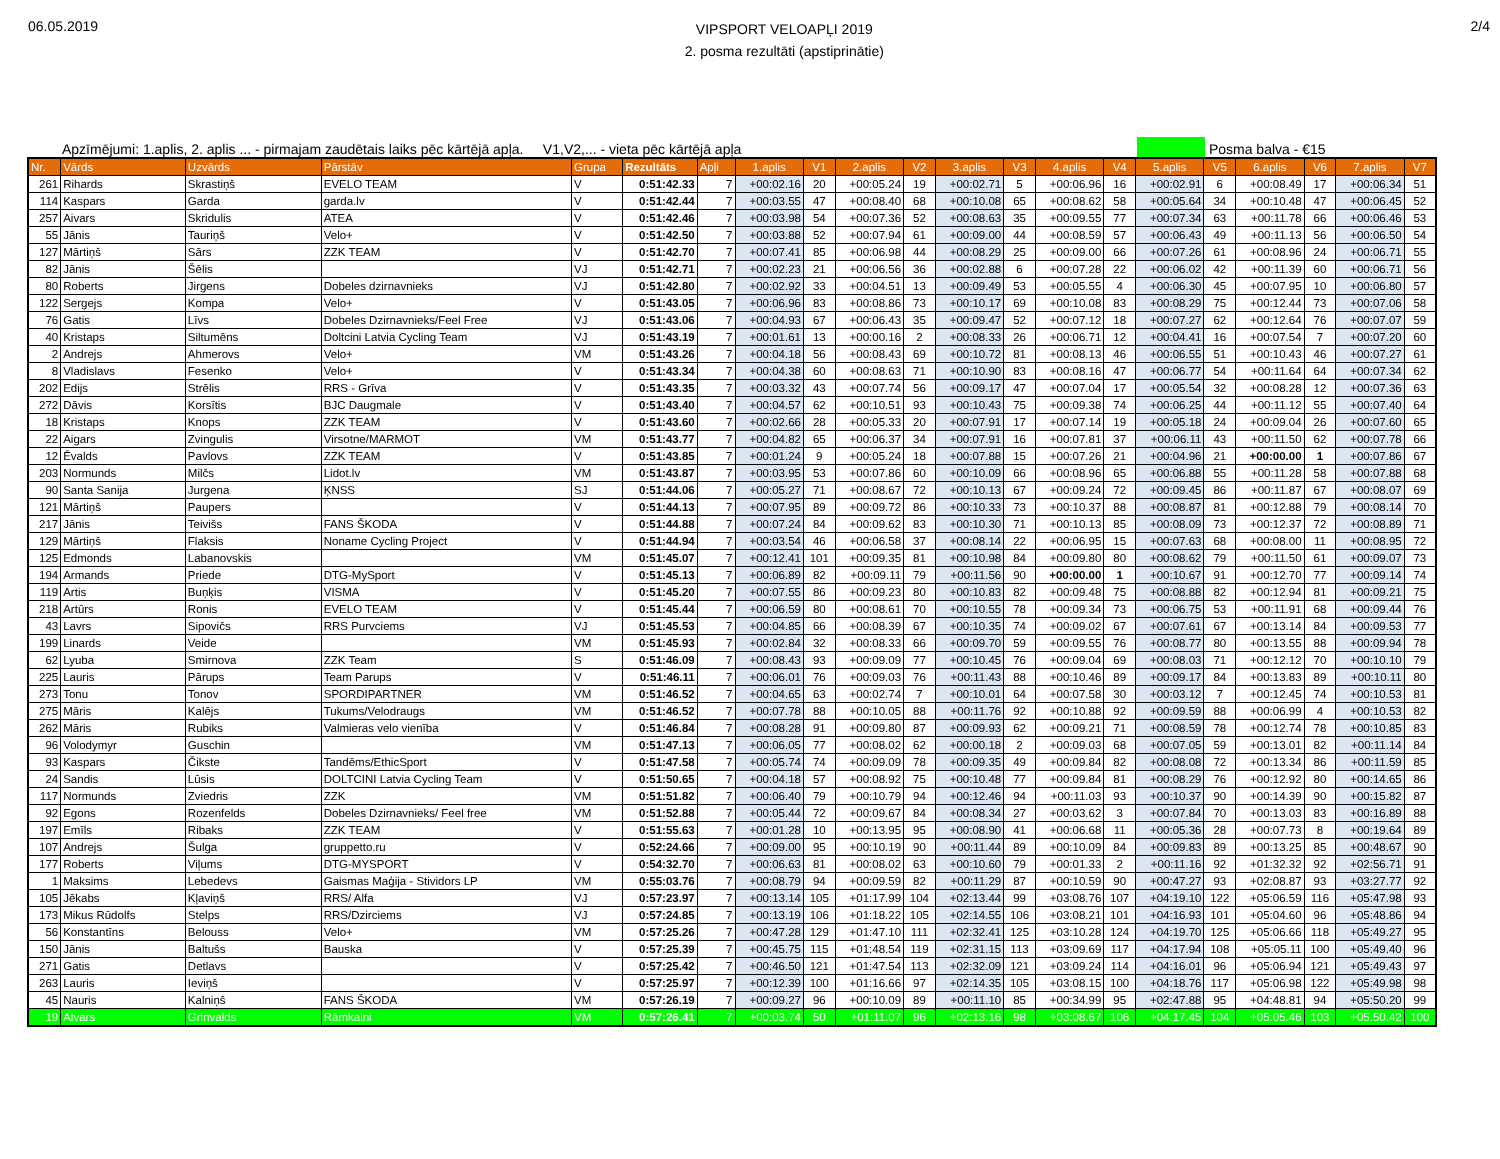06.05.2019
VIPSPORT VELOAPĻI 2019
2. posma rezultāti (apstiprinātie)
2/4
Apzīmējumi: 1.aplis, 2. aplis ... - pirmajam zaudētais laiks pēc kārtējā apļa. V1,V2,... - vieta pēc kārtējā apļa
Posma balva - €15
| Nr. | Vārds | Uzvārds | Pārstāv | Grupa | Rezultāts | Apļi | 1.aplis | V1 | 2.aplis | V2 | 3.aplis | V3 | 4.aplis | V4 | 5.aplis | V5 | 6.aplis | V6 | 7.aplis | V7 |
| --- | --- | --- | --- | --- | --- | --- | --- | --- | --- | --- | --- | --- | --- | --- | --- | --- | --- | --- | --- | --- |
| 261 | Rihards | Skrastiņš | EVELO TEAM | V | 0:51:42.33 | 7 | +00:02.16 | 20 | +00:05.24 | 19 | +00:02.71 | 5 | +00:06.96 | 16 | +00:02.91 | 6 | +00:08.49 | 17 | +00:06.34 | 51 |
| 114 | Kaspars | Garda | garda.lv | V | 0:51:42.44 | 7 | +00:03.55 | 47 | +00:08.40 | 68 | +00:10.08 | 65 | +00:08.62 | 58 | +00:05.64 | 34 | +00:10.48 | 47 | +00:06.45 | 52 |
| 257 | Aivars | Skridulis | ATEA | V | 0:51:42.46 | 7 | +00:03.98 | 54 | +00:07.36 | 52 | +00:08.63 | 35 | +00:09.55 | 77 | +00:07.34 | 63 | +00:11.78 | 66 | +00:06.46 | 53 |
| 55 | Jānis | Tauriņš | Velo+ | V | 0:51:42.50 | 7 | +00:03.88 | 52 | +00:07.94 | 61 | +00:09.00 | 44 | +00:08.59 | 57 | +00:06.43 | 49 | +00:11.13 | 56 | +00:06.50 | 54 |
| 127 | Mārtiņš | Sārs | ZZK TEAM | V | 0:51:42.70 | 7 | +00:07.41 | 85 | +00:06.98 | 44 | +00:08.29 | 25 | +00:09.00 | 66 | +00:07.26 | 61 | +00:08.96 | 24 | +00:06.71 | 55 |
| 82 | Jānis | Šēlis | | VJ | 0:51:42.71 | 7 | +00:02.23 | 21 | +00:06.56 | 36 | +00:02.88 | 6 | +00:07.28 | 22 | +00:06.02 | 42 | +00:11.39 | 60 | +00:06.71 | 56 |
| 80 | Roberts | Jirgens | Dobeles dzirnavnieks | VJ | 0:51:42.80 | 7 | +00:02.92 | 33 | +00:04.51 | 13 | +00:09.49 | 53 | +00:05.55 | 4 | +00:06.30 | 45 | +00:07.95 | 10 | +00:06.80 | 57 |
| 122 | Sergejs | Kompa | Velo+ | V | 0:51:43.05 | 7 | +00:06.96 | 83 | +00:08.86 | 73 | +00:10.17 | 69 | +00:10.08 | 83 | +00:08.29 | 75 | +00:12.44 | 73 | +00:07.06 | 58 |
| 76 | Gatis | Līvs | Dobeles Dzirnavnieks/Feel Free | VJ | 0:51:43.06 | 7 | +00:04.93 | 67 | +00:06.43 | 35 | +00:09.47 | 52 | +00:07.12 | 18 | +00:07.27 | 62 | +00:12.64 | 76 | +00:07.07 | 59 |
| 40 | Kristaps | Siltumēns | Doltcini Latvia Cycling Team | VJ | 0:51:43.19 | 7 | +00:01.61 | 13 | +00:00.16 | 2 | +00:08.33 | 26 | +00:06.71 | 12 | +00:04.41 | 16 | +00:07.54 | 7 | +00:07.20 | 60 |
| 2 | Andrejs | Ahmerovs | Velo+ | VM | 0:51:43.26 | 7 | +00:04.18 | 56 | +00:08.43 | 69 | +00:10.72 | 81 | +00:08.13 | 46 | +00:06.55 | 51 | +00:10.43 | 46 | +00:07.27 | 61 |
| 8 | Vladislavs | Fesenko | Velo+ | V | 0:51:43.34 | 7 | +00:04.38 | 60 | +00:08.63 | 71 | +00:10.90 | 83 | +00:08.16 | 47 | +00:06.77 | 54 | +00:11.64 | 64 | +00:07.34 | 62 |
| 202 | Edijs | Strēlis | RRS - Grīva | V | 0:51:43.35 | 7 | +00:03.32 | 43 | +00:07.74 | 56 | +00:09.17 | 47 | +00:07.04 | 17 | +00:05.54 | 32 | +00:08.28 | 12 | +00:07.36 | 63 |
| 272 | Dāvis | Korsītis | BJC Daugmale | V | 0:51:43.40 | 7 | +00:04.57 | 62 | +00:10.51 | 93 | +00:10.43 | 75 | +00:09.38 | 74 | +00:06.25 | 44 | +00:11.12 | 55 | +00:07.40 | 64 |
| 18 | Kristaps | Knops | ZZK TEAM | V | 0:51:43.60 | 7 | +00:02.66 | 28 | +00:05.33 | 20 | +00:07.91 | 17 | +00:07.14 | 19 | +00:05.18 | 24 | +00:09.04 | 26 | +00:07.60 | 65 |
| 22 | Aigars | Zvingulis | Virsotne/MARMOT | VM | 0:51:43.77 | 7 | +00:04.82 | 65 | +00:06.37 | 34 | +00:07.91 | 16 | +00:07.81 | 37 | +00:06.11 | 43 | +00:11.50 | 62 | +00:07.78 | 66 |
| 12 | Ēvalds | Pavlovs | ZZK TEAM | V | 0:51:43.85 | 7 | +00:01.24 | 9 | +00:05.24 | 18 | +00:07.88 | 15 | +00:07.26 | 21 | +00:04.96 | 21 | +00:00.00 | 1 | +00:07.86 | 67 |
| 203 | Normunds | Milčs | Lidot.lv | VM | 0:51:43.87 | 7 | +00:03.95 | 53 | +00:07.86 | 60 | +00:10.09 | 66 | +00:08.96 | 65 | +00:06.88 | 55 | +00:11.28 | 58 | +00:07.88 | 68 |
| 90 | Santa Sanija | Jurgena | ĶNSS | SJ | 0:51:44.06 | 7 | +00:05.27 | 71 | +00:08.67 | 72 | +00:10.13 | 67 | +00:09.24 | 72 | +00:09.45 | 86 | +00:11.87 | 67 | +00:08.07 | 69 |
| 121 | Mārtiņš | Paupers | | V | 0:51:44.13 | 7 | +00:07.95 | 89 | +00:09.72 | 86 | +00:10.33 | 73 | +00:10.37 | 88 | +00:08.87 | 81 | +00:12.88 | 79 | +00:08.14 | 70 |
| 217 | Jānis | Teivišs | FANS ŠKODA | V | 0:51:44.88 | 7 | +00:07.24 | 84 | +00:09.62 | 83 | +00:10.30 | 71 | +00:10.13 | 85 | +00:08.09 | 73 | +00:12.37 | 72 | +00:08.89 | 71 |
| 129 | Mārtiņš | Flaksis | Noname Cycling Project | V | 0:51:44.94 | 7 | +00:03.54 | 46 | +00:06.58 | 37 | +00:08.14 | 22 | +00:06.95 | 15 | +00:07.63 | 68 | +00:08.00 | 11 | +00:08.95 | 72 |
| 125 | Edmonds | Labanovskis | | VM | 0:51:45.07 | 7 | +00:12.41 | 101 | +00:09.35 | 81 | +00:10.98 | 84 | +00:09.80 | 80 | +00:08.62 | 79 | +00:11.50 | 61 | +00:09.07 | 73 |
| 194 | Armands | Priede | DTG-MySport | V | 0:51:45.13 | 7 | +00:06.89 | 82 | +00:09.11 | 79 | +00:11.56 | 90 | +00:00.00 | 1 | +00:10.67 | 91 | +00:12.70 | 77 | +00:09.14 | 74 |
| 119 | Artis | Buņķis | VISMA | V | 0:51:45.20 | 7 | +00:07.55 | 86 | +00:09.23 | 80 | +00:10.83 | 82 | +00:09.48 | 75 | +00:08.88 | 82 | +00:12.94 | 81 | +00:09.21 | 75 |
| 218 | Artūrs | Ronis | EVELO TEAM | V | 0:51:45.44 | 7 | +00:06.59 | 80 | +00:08.61 | 70 | +00:10.55 | 78 | +00:09.34 | 73 | +00:06.75 | 53 | +00:11.91 | 68 | +00:09.44 | 76 |
| 43 | Lavrs | Sipovičs | RRS Purvciems | VJ | 0:51:45.53 | 7 | +00:04.85 | 66 | +00:08.39 | 67 | +00:10.35 | 74 | +00:09.02 | 67 | +00:07.61 | 67 | +00:13.14 | 84 | +00:09.53 | 77 |
| 199 | Linards | Veide | | VM | 0:51:45.93 | 7 | +00:02.84 | 32 | +00:08.33 | 66 | +00:09.70 | 59 | +00:09.55 | 76 | +00:08.77 | 80 | +00:13.55 | 88 | +00:09.94 | 78 |
| 62 | Lyuba | Smirnova | ZZK Team | S | 0:51:46.09 | 7 | +00:08.43 | 93 | +00:09.09 | 77 | +00:10.45 | 76 | +00:09.04 | 69 | +00:08.03 | 71 | +00:12.12 | 70 | +00:10.10 | 79 |
| 225 | Lauris | Pārups | Team Parups | V | 0:51:46.11 | 7 | +00:06.01 | 76 | +00:09.03 | 76 | +00:11.43 | 88 | +00:10.46 | 89 | +00:09.17 | 84 | +00:13.83 | 89 | +00:10.11 | 80 |
| 273 | Tonu | Tonov | SPORDIPARTNER | VM | 0:51:46.52 | 7 | +00:04.65 | 63 | +00:02.74 | 7 | +00:10.01 | 64 | +00:07.58 | 30 | +00:03.12 | 7 | +00:12.45 | 74 | +00:10.53 | 81 |
| 275 | Māris | Kalējs | Tukums/Velodraugs | VM | 0:51:46.52 | 7 | +00:07.78 | 88 | +00:10.05 | 88 | +00:11.76 | 92 | +00:10.88 | 92 | +00:09.59 | 88 | +00:06.99 | 4 | +00:10.53 | 82 |
| 262 | Māris | Rubiks | Valmieras velo vienība | V | 0:51:46.84 | 7 | +00:08.28 | 91 | +00:09.80 | 87 | +00:09.93 | 62 | +00:09.21 | 71 | +00:08.59 | 78 | +00:12.74 | 78 | +00:10.85 | 83 |
| 96 | Volodymyr | Guschin | | VM | 0:51:47.13 | 7 | +00:06.05 | 77 | +00:08.02 | 62 | +00:00.18 | 2 | +00:09.03 | 68 | +00:07.05 | 59 | +00:13.01 | 82 | +00:11.14 | 84 |
| 93 | Kaspars | Čikste | Tandēms/EthicSport | V | 0:51:47.58 | 7 | +00:05.74 | 74 | +00:09.09 | 78 | +00:09.35 | 49 | +00:09.84 | 82 | +00:08.08 | 72 | +00:13.34 | 86 | +00:11.59 | 85 |
| 24 | Sandis | Lūsis | DOLTCINI Latvia Cycling Team | V | 0:51:50.65 | 7 | +00:04.18 | 57 | +00:08.92 | 75 | +00:10.48 | 77 | +00:09.84 | 81 | +00:08.29 | 76 | +00:12.92 | 80 | +00:14.65 | 86 |
| 117 | Normunds | Zviedris | ZZK | VM | 0:51:51.82 | 7 | +00:06.40 | 79 | +00:10.79 | 94 | +00:12.46 | 94 | +00:11.03 | 93 | +00:10.37 | 90 | +00:14.39 | 90 | +00:15.82 | 87 |
| 92 | Egons | Rozenfelds | Dobeles Dzirnavnieks/ Feel free | VM | 0:51:52.88 | 7 | +00:05.44 | 72 | +00:09.67 | 84 | +00:08.34 | 27 | +00:03.62 | 3 | +00:07.84 | 70 | +00:13.03 | 83 | +00:16.89 | 88 |
| 197 | Emīls | Ribaks | ZZK TEAM | V | 0:51:55.63 | 7 | +00:01.28 | 10 | +00:13.95 | 95 | +00:08.90 | 41 | +00:06.68 | 11 | +00:05.36 | 28 | +00:07.73 | 8 | +00:19.64 | 89 |
| 107 | Andrejs | Šulga | gruppetto.ru | V | 0:52:24.66 | 7 | +00:09.00 | 95 | +00:10.19 | 90 | +00:11.44 | 89 | +00:10.09 | 84 | +00:09.83 | 89 | +00:13.25 | 85 | +00:48.67 | 90 |
| 177 | Roberts | Viļums | DTG-MYSPORT | V | 0:54:32.70 | 7 | +00:06.63 | 81 | +00:08.02 | 63 | +00:10.60 | 79 | +00:01.33 | 2 | +00:11.16 | 92 | +01:32.32 | 92 | +02:56.71 | 91 |
| 1 | Maksims | Lebedevs | Gaismas Maģija - Stividors LP | VM | 0:55:03.76 | 7 | +00:08.79 | 94 | +00:09.59 | 82 | +00:11.29 | 87 | +00:10.59 | 90 | +00:47.27 | 93 | +02:08.87 | 93 | +03:27.77 | 92 |
| 105 | Jēkabs | Kļaviņš | RRS/ Alfa | VJ | 0:57:23.97 | 7 | +00:13.14 | 105 | +01:17.99 | 104 | +02:13.44 | 99 | +03:08.76 | 107 | +04:19.10 | 122 | +05:06.59 | 116 | +05:47.98 | 93 |
| 173 | Mikus Rūdolfs | Stelps | RRS/Dzirciems | VJ | 0:57:24.85 | 7 | +00:13.19 | 106 | +01:18.22 | 105 | +02:14.55 | 106 | +03:08.21 | 101 | +04:16.93 | 101 | +05:04.60 | 96 | +05:48.86 | 94 |
| 56 | Konstantīns | Belouss | Velo+ | VM | 0:57:25.26 | 7 | +00:47.28 | 129 | +01:47.10 | 111 | +02:32.41 | 125 | +03:10.28 | 124 | +04:19.70 | 125 | +05:06.66 | 118 | +05:49.27 | 95 |
| 150 | Jānis | Baltušs | Bauska | V | 0:57:25.39 | 7 | +00:45.75 | 115 | +01:48.54 | 119 | +02:31.15 | 113 | +03:09.69 | 117 | +04:17.94 | 108 | +05:05.11 | 100 | +05:49.40 | 96 |
| 271 | Gatis | Detlavs | | V | 0:57:25.42 | 7 | +00:46.50 | 121 | +01:47.54 | 113 | +02:32.09 | 121 | +03:09.24 | 114 | +04:16.01 | 96 | +05:06.94 | 121 | +05:49.43 | 97 |
| 263 | Lauris | Ieviņš | | V | 0:57:25.97 | 7 | +00:12.39 | 100 | +01:16.66 | 97 | +02:14.35 | 105 | +03:08.15 | 100 | +04:18.76 | 117 | +05:06.98 | 122 | +05:49.98 | 98 |
| 45 | Nauris | Kalniņš | FANS ŠKODA | VM | 0:57:26.19 | 7 | +00:09.27 | 96 | +00:10.09 | 89 | +00:11.10 | 85 | +00:34.99 | 95 | +02:47.88 | 95 | +04:48.81 | 94 | +05:50.20 | 99 |
| 19 | Aivars | Grinvalds | Rāmkalni | VM | 0:57:26.41 | 7 | +00:03.74 | 50 | +01:11.07 | 96 | +02:13.16 | 98 | +03:08.67 | 106 | +04:17.45 | 104 | +05:05.46 | 103 | +05:50.42 | 100 |